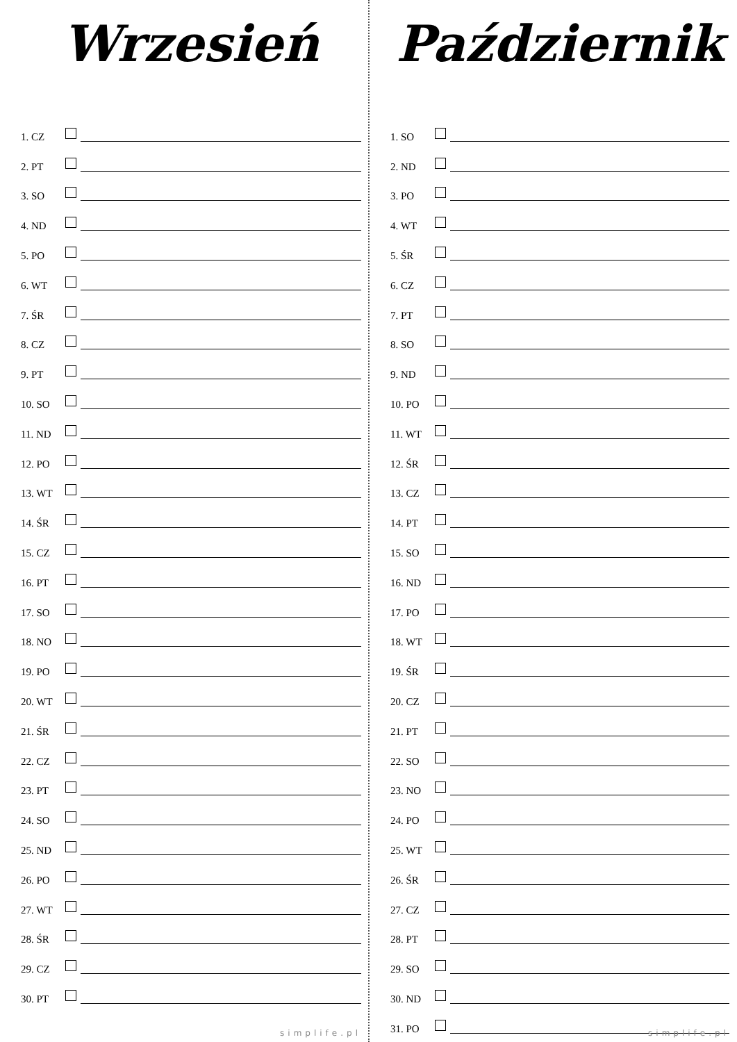Wrzesień
1. CZ
2. PT
3. SO
4. ND
5. PO
6. WT
7. ŚR
8. CZ
9. PT
10. SO
11. ND
12. PO
13. WT
14. ŚR
15. CZ
16. PT
17. SO
18. NO
19. PO
20. WT
21. ŚR
22. CZ
23. PT
24. SO
25. ND
26. PO
27. WT
28. ŚR
29. CZ
30. PT
simplife.pl
Październik
1. SO
2. ND
3. PO
4. WT
5. ŚR
6. CZ
7. PT
8. SO
9. ND
10. PO
11. WT
12. ŚR
13. CZ
14. PT
15. SO
16. ND
17. PO
18. WT
19. ŚR
20. CZ
21. PT
22. SO
23. NO
24. PO
25. WT
26. ŚR
27. CZ
28. PT
29. SO
30. ND
31. PO
simplife.pl